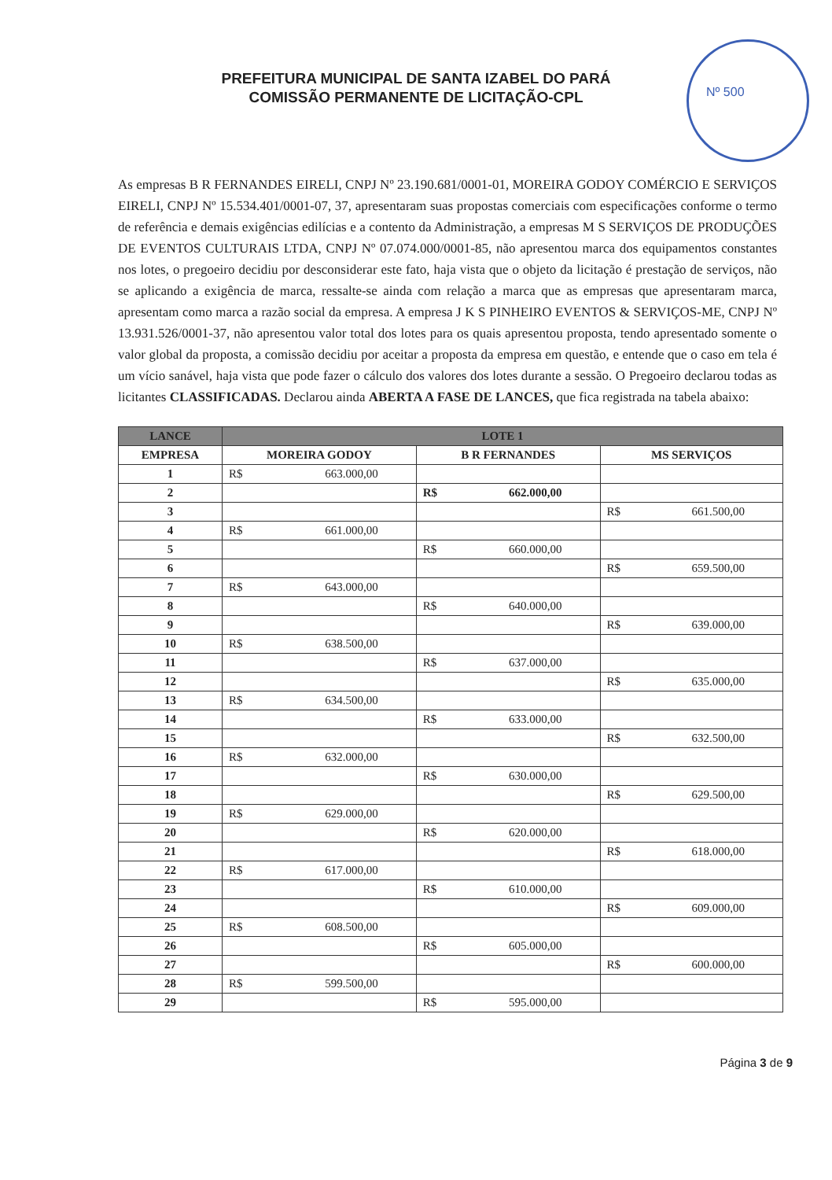Nº 500
PREFEITURA MUNICIPAL DE SANTA IZABEL DO PARÁ
COMISSÃO PERMANENTE DE LICITAÇÃO-CPL
As empresas B R FERNANDES EIRELI, CNPJ Nº 23.190.681/0001-01, MOREIRA GODOY COMÉRCIO E SERVIÇOS EIRELI, CNPJ Nº 15.534.401/0001-07, 37, apresentaram suas propostas comerciais com especificações conforme o termo de referência e demais exigências edilícias e a contento da Administração, a empresas M S SERVIÇOS DE PRODUÇÕES DE EVENTOS CULTURAIS LTDA, CNPJ Nº 07.074.000/0001-85, não apresentou marca dos equipamentos constantes nos lotes, o pregoeiro decidiu por desconsiderar este fato, haja vista que o objeto da licitação é prestação de serviços, não se aplicando a exigência de marca, ressalte-se ainda com relação a marca que as empresas que apresentaram marca, apresentam como marca a razão social da empresa. A empresa J K S PINHEIRO EVENTOS & SERVIÇOS-ME, CNPJ Nº 13.931.526/0001-37, não apresentou valor total dos lotes para os quais apresentou proposta, tendo apresentado somente o valor global da proposta, a comissão decidiu por aceitar a proposta da empresa em questão, e entende que o caso em tela é um vício sanável, haja vista que pode fazer o cálculo dos valores dos lotes durante a sessão. O Pregoeiro declarou todas as licitantes CLASSIFICADAS. Declarou ainda ABERTA A FASE DE LANCES, que fica registrada na tabela abaixo:
| LANCE | LOTE 1 | | |
| --- | --- | --- | --- |
| EMPRESA | MOREIRA GODOY | B R FERNANDES | MS SERVIÇOS |
| 1 | R$ 663.000,00 | | |
| 2 | | R$ 662.000,00 | |
| 3 | | | R$ 661.500,00 |
| 4 | R$ 661.000,00 | | |
| 5 | | R$ 660.000,00 | |
| 6 | | | R$ 659.500,00 |
| 7 | R$ 643.000,00 | | |
| 8 | | R$ 640.000,00 | |
| 9 | | | R$ 639.000,00 |
| 10 | R$ 638.500,00 | | |
| 11 | | R$ 637.000,00 | |
| 12 | | | R$ 635.000,00 |
| 13 | R$ 634.500,00 | | |
| 14 | | R$ 633.000,00 | |
| 15 | | | R$ 632.500,00 |
| 16 | R$ 632.000,00 | | |
| 17 | | R$ 630.000,00 | |
| 18 | | | R$ 629.500,00 |
| 19 | R$ 629.000,00 | | |
| 20 | | R$ 620.000,00 | |
| 21 | | | R$ 618.000,00 |
| 22 | R$ 617.000,00 | | |
| 23 | | R$ 610.000,00 | |
| 24 | | | R$ 609.000,00 |
| 25 | R$ 608.500,00 | | |
| 26 | | R$ 605.000,00 | |
| 27 | | | R$ 600.000,00 |
| 28 | R$ 599.500,00 | | |
| 29 | | R$ 595.000,00 | |
Página 3 de 9